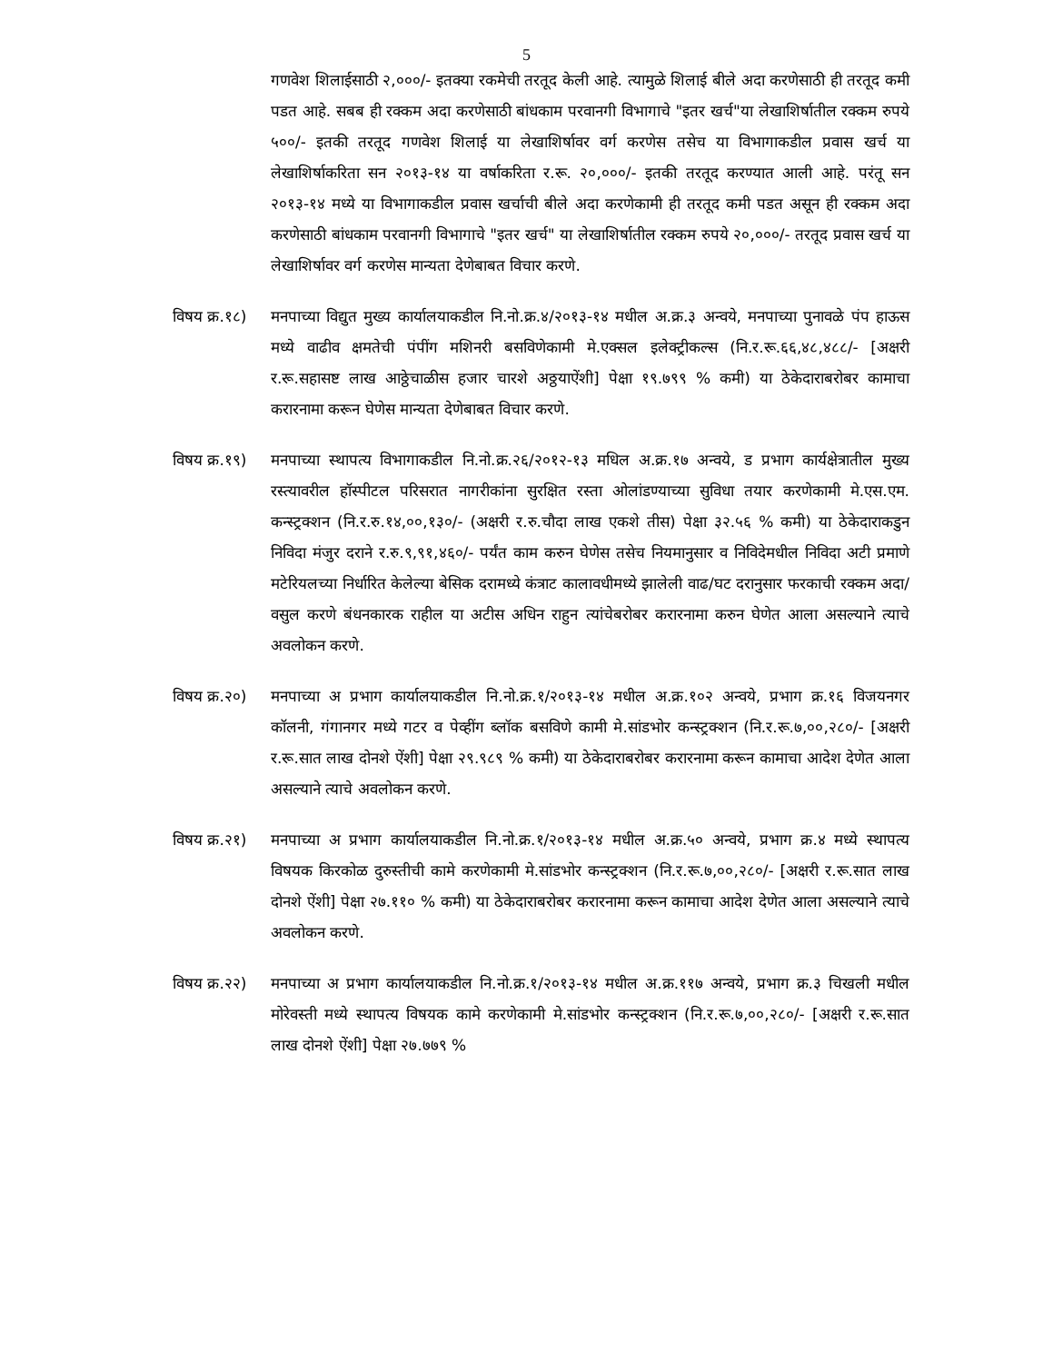5
गणवेश शिलाईसाठी २,०००/- इतक्या रकमेची तरतूद केली आहे. त्यामुळे शिलाई बीले अदा करणेसाठी ही तरतूद कमी पडत आहे. सबब ही रक्कम अदा करणेसाठी बांधकाम परवानगी विभागाचे "इतर खर्च"या लेखाशिर्षातील रक्कम रुपये ५००/- इतकी तरतूद गणवेश शिलाई या लेखाशिर्षावर वर्ग करणेस तसेच या विभागाकडील प्रवास खर्च या लेखाशिर्षाकरिता सन २०१३-१४ या वर्षाकरिता र.रू. २०,०००/- इतकी तरतूद करण्यात आली आहे. परंतू सन २०१३-१४ मध्ये या विभागाकडील प्रवास खर्चाची बीले अदा करणेकामी ही तरतूद कमी पडत असून ही रक्कम अदा करणेसाठी बांधकाम परवानगी विभागाचे "इतर खर्च" या लेखाशिर्षातील रक्कम रुपये २०,०००/- तरतूद प्रवास खर्च या लेखाशिर्षावर वर्ग करणेस मान्यता देणेबाबत विचार करणे.
विषय क्र.१८) मनपाच्या विद्युत मुख्य कार्यालयाकडील नि.नो.क्र.४/२०१३-१४ मधील अ.क्र.३ अन्वये, मनपाच्या पुनावळे पंप हाऊस मध्ये वाढीव क्षमतेची पंपींग मशिनरी बसविणेकामी मे.एक्सल इलेक्ट्रीकल्स (नि.र.रू.६६,४८,४८८/- [अक्षरी र.रू.सहासष्ट लाख आठ्ठेचाळीस हजार चारशे अठ्ठयाऐंशी] पेक्षा १९.७९९ % कमी) या ठेकेदाराबरोबर कामाचा करारनामा करून घेणेस मान्यता देणेबाबत विचार करणे.
विषय क्र.१९) मनपाच्या स्थापत्य विभागाकडील नि.नो.क्र.२६/२०१२-१३ मधिल अ.क्र.१७ अन्वये, ड प्रभाग कार्यक्षेत्रातील मुख्य रस्त्यावरील हॉस्पीटल परिसरात नागरीकांना सुरक्षित रस्ता ओलांडण्याच्या सुविधा तयार करणेकामी मे.एस.एम. कन्स्ट्रक्शन (नि.र.रु.१४,००,१३०/- (अक्षरी र.रु.चौदा लाख एकशे तीस) पेक्षा ३२.५६ % कमी) या ठेकेदाराकडुन निविदा मंजुर दराने र.रु.९,९१,४६०/- पर्यंत काम करुन घेणेस तसेच नियमानुसार व निविदेमधील निविदा अटी प्रमाणे मटेरियलच्या निर्धारित केलेल्या बेसिक दरामध्ये कंत्राट कालावधीमध्ये झालेली वाढ/घट दरानुसार फरकाची रक्कम अदा/वसुल करणे बंधनकारक राहील या अटीस अधिन राहुन त्यांचेबरोबर करारनामा करुन घेणेत आला असल्याने त्याचे अवलोकन करणे.
विषय क्र.२०) मनपाच्या अ प्रभाग कार्यालयाकडील नि.नो.क्र.१/२०१३-१४ मधील अ.क्र.१०२ अन्वये, प्रभाग क्र.१६ विजयनगर कॉलनी, गंगानगर मध्ये गटर व पेव्हींग ब्लॉक बसविणे कामी मे.सांडभोर कन्स्ट्रक्शन (नि.र.रू.७,००,२८०/- [अक्षरी र.रू.सात लाख दोनशे ऐंशी] पेक्षा २९.९८९ % कमी) या ठेकेदाराबरोबर करारनामा करून कामाचा आदेश देणेत आला असल्याने त्याचे अवलोकन करणे.
विषय क्र.२१) मनपाच्या अ प्रभाग कार्यालयाकडील नि.नो.क्र.१/२०१३-१४ मधील अ.क्र.५० अन्वये, प्रभाग क्र.४ मध्ये स्थापत्य विषयक किरकोळ दुरुस्तीची कामे करणेकामी मे.सांडभोर कन्स्ट्रक्शन (नि.र.रू.७,००,२८०/- [अक्षरी र.रू.सात लाख दोनशे ऐंशी] पेक्षा २७.११० % कमी) या ठेकेदाराबरोबर करारनामा करून कामाचा आदेश देणेत आला असल्याने त्याचे अवलोकन करणे.
विषय क्र.२२) मनपाच्या अ प्रभाग कार्यालयाकडील नि.नो.क्र.१/२०१३-१४ मधील अ.क्र.११७ अन्वये, प्रभाग क्र.३ चिखली मधील मोरेवस्ती मध्ये स्थापत्य विषयक कामे करणेकामी मे.सांडभोर कन्स्ट्रक्शन (नि.र.रू.७,००,२८०/- [अक्षरी र.रू.सात लाख दोनशे ऐंशी] पेक्षा २७.७७९ %